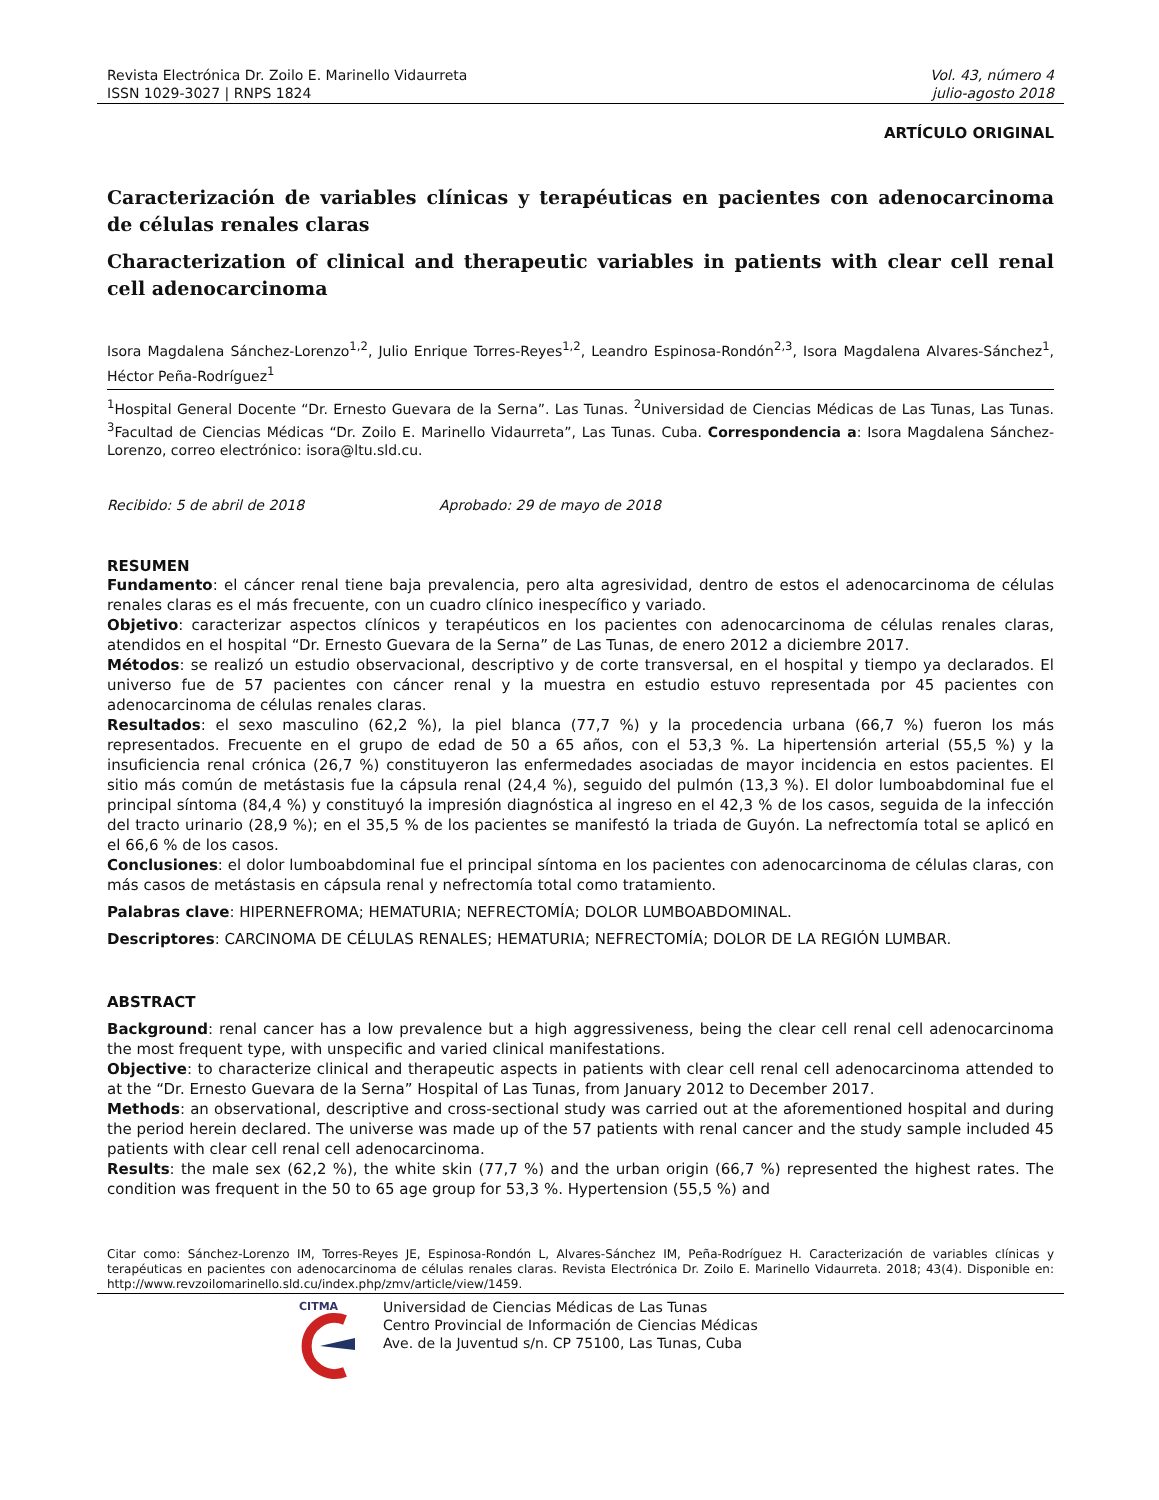Revista Electrónica Dr. Zoilo E. Marinello Vidaurreta
ISSN 1029-3027 | RNPS 1824
Vol. 43, número 4
julio-agosto 2018
ARTÍCULO ORIGINAL
Caracterización de variables clínicas y terapéuticas en pacientes con adenocarcinoma de células renales claras
Characterization of clinical and therapeutic variables in patients with clear cell renal cell adenocarcinoma
Isora Magdalena Sánchez-Lorenzo<sup>1,2</sup>, Julio Enrique Torres-Reyes<sup>1,2</sup>, Leandro Espinosa-Rondón<sup>2,3</sup>, Isora Magdalena Alvares-Sánchez<sup>1</sup>, Héctor Peña-Rodríguez<sup>1</sup>
<sup>1</sup> Hospital General Docente “Dr. Ernesto Guevara de la Serna”. Las Tunas. <sup>2</sup>Universidad de Ciencias Médicas de Las Tunas, Las Tunas. <sup>3</sup>Facultad de Ciencias Médicas “Dr. Zoilo E. Marinello Vidaurreta”, Las Tunas. Cuba. Correspondencia a: Isora Magdalena Sánchez-Lorenzo, correo electrónico: isora@ltu.sld.cu.
Recibido: 5 de abril de 2018 Aprobado: 29 de mayo de 2018
RESUMEN
Fundamento: el cáncer renal tiene baja prevalencia, pero alta agresividad, dentro de estos el adenocarcinoma de células renales claras es el más frecuente, con un cuadro clínico inespecífico y variado.
Objetivo: caracterizar aspectos clínicos y terapéuticos en los pacientes con adenocarcinoma de células renales claras, atendidos en el hospital “Dr. Ernesto Guevara de la Serna” de Las Tunas, de enero 2012 a diciembre 2017.
Métodos: se realizó un estudio observacional, descriptivo y de corte transversal, en el hospital y tiempo ya declarados. El universo fue de 57 pacientes con cáncer renal y la muestra en estudio estuvo representada por 45 pacientes con adenocarcinoma de células renales claras.
Resultados: el sexo masculino (62,2 %), la piel blanca (77,7 %) y la procedencia urbana (66,7 %) fueron los más representados. Frecuente en el grupo de edad de 50 a 65 años, con el 53,3 %. La hipertensión arterial (55,5 %) y la insuficiencia renal crónica (26,7 %) constituyeron las enfermedades asociadas de mayor incidencia en estos pacientes. El sitio más común de metástasis fue la cápsula renal (24,4 %), seguido del pulmón (13,3 %). El dolor lumboabdominal fue el principal síntoma (84,4 %) y constituyó la impresión diagnóstica al ingreso en el 42,3 % de los casos, seguida de la infección del tracto urinario (28,9 %); en el 35,5 % de los pacientes se manifestó la triada de Guyón. La nefrectomía total se aplicó en el 66,6 % de los casos.
Conclusiones: el dolor lumboabdominal fue el principal síntoma en los pacientes con adenocarcinoma de células claras, con más casos de metástasis en cápsula renal y nefrectomía total como tratamiento.
Palabras clave: HIPERNEFROMA; HEMATURIA; NEFRECTOMÍA; DOLOR LUMBOABDOMINAL.
Descriptores: CARCINOMA DE CÉLULAS RENALES; HEMATURIA; NEFRECTOMÍA; DOLOR DE LA REGIÓN LUMBAR.
ABSTRACT
Background: renal cancer has a low prevalence but a high aggressiveness, being the clear cell renal cell adenocarcinoma the most frequent type, with unspecific and varied clinical manifestations.
Objective: to characterize clinical and therapeutic aspects in patients with clear cell renal cell adenocarcinoma attended to at the “Dr. Ernesto Guevara de la Serna” Hospital of Las Tunas, from January 2012 to December 2017.
Methods: an observational, descriptive and cross-sectional study was carried out at the aforementioned hospital and during the period herein declared. The universe was made up of the 57 patients with renal cancer and the study sample included 45 patients with clear cell renal cell adenocarcinoma.
Results: the male sex (62,2 %), the white skin (77,7 %) and the urban origin (66,7 %) represented the highest rates. The condition was frequent in the 50 to 65 age group for 53,3 %. Hypertension (55,5 %) and
Citar como: Sánchez-Lorenzo IM, Torres-Reyes JE, Espinosa-Rondón L, Alvares-Sánchez IM, Peña-Rodríguez H. Caracterización de variables clínicas y terapéuticas en pacientes con adenocarcinoma de células renales claras. Revista Electrónica Dr. Zoilo E. Marinello Vidaurreta. 2018; 43(4). Disponible en: http://www.revzoilomarinello.sld.cu/index.php/zmv/article/view/1459.
CITMA
Universidad de Ciencias Médicas de Las Tunas
Centro Provincial de Información de Ciencias Médicas
Ave. de la Juventud s/n. CP 75100, Las Tunas, Cuba